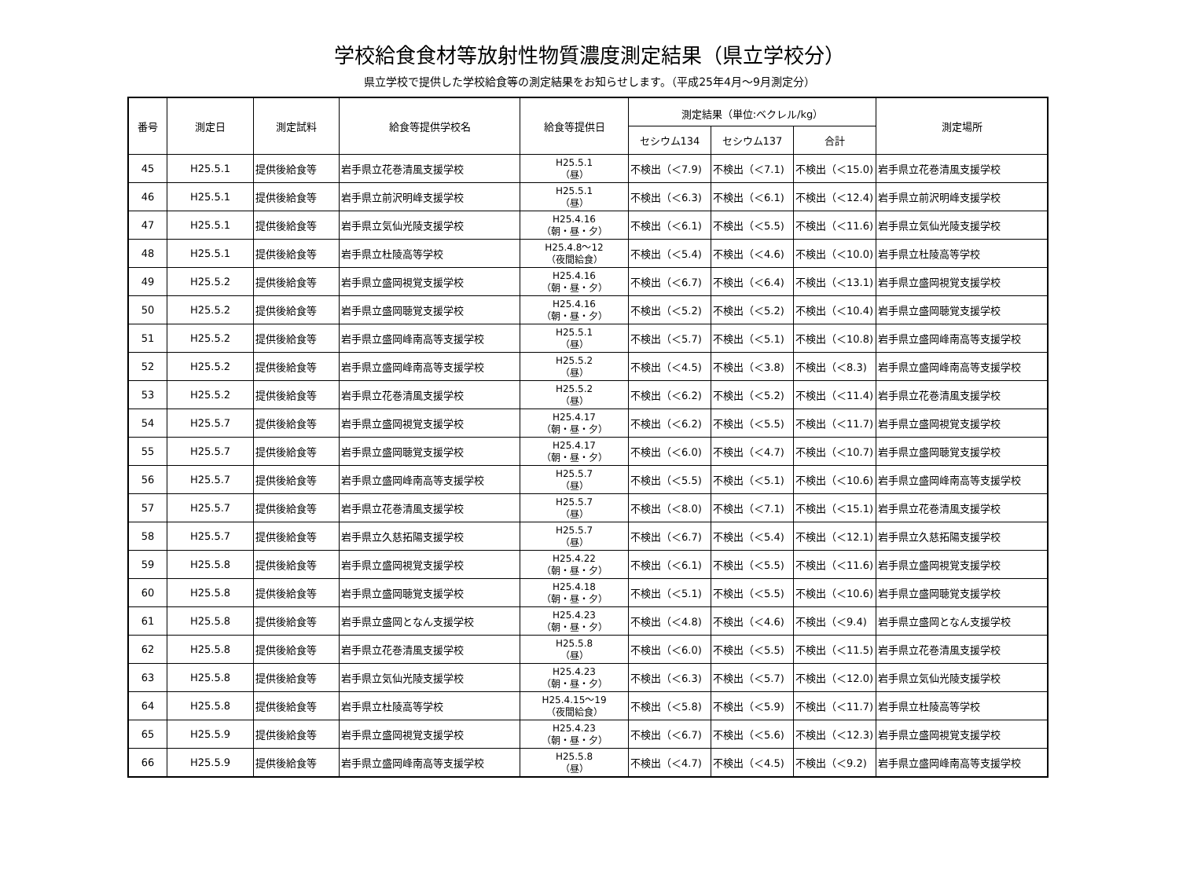学校給食食材等放射性物質濃度測定結果（県立学校分）
県立学校で提供した学校給食等の測定結果をお知らせします。（平成25年4月～9月測定分）
| 番号 | 測定日 | 測定試料 | 給食等提供学校名 | 給食等提供日 | 測定結果（単位:ベクレル/kg） | | | 測定場所 |
| --- | --- | --- | --- | --- | --- | --- | --- | --- |
| | | | | | セシウム134 | セシウム137 | 合計 | |
| 45 | H25.5.1 | 提供後給食等 | 岩手県立花巻清風支援学校 | H25.5.1 （昼） | 不検出（＜7.9) | 不検出（＜7.1) | 不検出（＜15.0) | 岩手県立花巻清風支援学校 |
| 46 | H25.5.1 | 提供後給食等 | 岩手県立前沢明峰支援学校 | H25.5.1 （昼） | 不検出（＜6.3) | 不検出（＜6.1) | 不検出（＜12.4) | 岩手県立前沢明峰支援学校 |
| 47 | H25.5.1 | 提供後給食等 | 岩手県立気仙光陵支援学校 | H25.4.16 （朝・昼・夕） | 不検出（＜6.1) | 不検出（＜5.5) | 不検出（＜11.6) | 岩手県立気仙光陵支援学校 |
| 48 | H25.5.1 | 提供後給食等 | 岩手県立杜陵高等学校 | H25.4.8～12 （夜間給食） | 不検出（＜5.4) | 不検出（＜4.6) | 不検出（＜10.0) | 岩手県立杜陵高等学校 |
| 49 | H25.5.2 | 提供後給食等 | 岩手県立盛岡視覚支援学校 | H25.4.16 （朝・昼・夕） | 不検出（＜6.7) | 不検出（＜6.4) | 不検出（＜13.1) | 岩手県立盛岡視覚支援学校 |
| 50 | H25.5.2 | 提供後給食等 | 岩手県立盛岡聴覚支援学校 | H25.4.16 （朝・昼・夕） | 不検出（＜5.2) | 不検出（＜5.2) | 不検出（＜10.4) | 岩手県立盛岡聴覚支援学校 |
| 51 | H25.5.2 | 提供後給食等 | 岩手県立盛岡峰南高等支援学校 | H25.5.1 （昼） | 不検出（＜5.7) | 不検出（＜5.1) | 不検出（＜10.8) | 岩手県立盛岡峰南高等支援学校 |
| 52 | H25.5.2 | 提供後給食等 | 岩手県立盛岡峰南高等支援学校 | H25.5.2 （昼） | 不検出（＜4.5) | 不検出（＜3.8) | 不検出（＜8.3) | 岩手県立盛岡峰南高等支援学校 |
| 53 | H25.5.2 | 提供後給食等 | 岩手県立花巻清風支援学校 | H25.5.2 （昼） | 不検出（＜6.2) | 不検出（＜5.2) | 不検出（＜11.4) | 岩手県立花巻清風支援学校 |
| 54 | H25.5.7 | 提供後給食等 | 岩手県立盛岡視覚支援学校 | H25.4.17 （朝・昼・夕） | 不検出（＜6.2) | 不検出（＜5.5) | 不検出（＜11.7) | 岩手県立盛岡視覚支援学校 |
| 55 | H25.5.7 | 提供後給食等 | 岩手県立盛岡聴覚支援学校 | H25.4.17 （朝・昼・夕） | 不検出（＜6.0) | 不検出（＜4.7) | 不検出（＜10.7) | 岩手県立盛岡聴覚支援学校 |
| 56 | H25.5.7 | 提供後給食等 | 岩手県立盛岡峰南高等支援学校 | H25.5.7 （昼） | 不検出（＜5.5) | 不検出（＜5.1) | 不検出（＜10.6) | 岩手県立盛岡峰南高等支援学校 |
| 57 | H25.5.7 | 提供後給食等 | 岩手県立花巻清風支援学校 | H25.5.7 （昼） | 不検出（＜8.0) | 不検出（＜7.1) | 不検出（＜15.1) | 岩手県立花巻清風支援学校 |
| 58 | H25.5.7 | 提供後給食等 | 岩手県立久慈拓陽支援学校 | H25.5.7 （昼） | 不検出（＜6.7) | 不検出（＜5.4) | 不検出（＜12.1) | 岩手県立久慈拓陽支援学校 |
| 59 | H25.5.8 | 提供後給食等 | 岩手県立盛岡視覚支援学校 | H25.4.22 （朝・昼・夕） | 不検出（＜6.1) | 不検出（＜5.5) | 不検出（＜11.6) | 岩手県立盛岡視覚支援学校 |
| 60 | H25.5.8 | 提供後給食等 | 岩手県立盛岡聴覚支援学校 | H25.4.18 （朝・昼・夕） | 不検出（＜5.1) | 不検出（＜5.5) | 不検出（＜10.6) | 岩手県立盛岡聴覚支援学校 |
| 61 | H25.5.8 | 提供後給食等 | 岩手県立盛岡となん支援学校 | H25.4.23 （朝・昼・夕） | 不検出（＜4.8) | 不検出（＜4.6) | 不検出（＜9.4) | 岩手県立盛岡となん支援学校 |
| 62 | H25.5.8 | 提供後給食等 | 岩手県立花巻清風支援学校 | H25.5.8 （昼） | 不検出（＜6.0) | 不検出（＜5.5) | 不検出（＜11.5) | 岩手県立花巻清風支援学校 |
| 63 | H25.5.8 | 提供後給食等 | 岩手県立気仙光陵支援学校 | H25.4.23 （朝・昼・夕） | 不検出（＜6.3) | 不検出（＜5.7) | 不検出（＜12.0) | 岩手県立気仙光陵支援学校 |
| 64 | H25.5.8 | 提供後給食等 | 岩手県立杜陵高等学校 | H25.4.15～19 （夜間給食） | 不検出（＜5.8) | 不検出（＜5.9) | 不検出（＜11.7) | 岩手県立杜陵高等学校 |
| 65 | H25.5.9 | 提供後給食等 | 岩手県立盛岡視覚支援学校 | H25.4.23 （朝・昼・夕） | 不検出（＜6.7) | 不検出（＜5.6) | 不検出（＜12.3) | 岩手県立盛岡視覚支援学校 |
| 66 | H25.5.9 | 提供後給食等 | 岩手県立盛岡峰南高等支援学校 | H25.5.8 （昼） | 不検出（＜4.7) | 不検出（＜4.5) | 不検出（＜9.2) | 岩手県立盛岡峰南高等支援学校 |